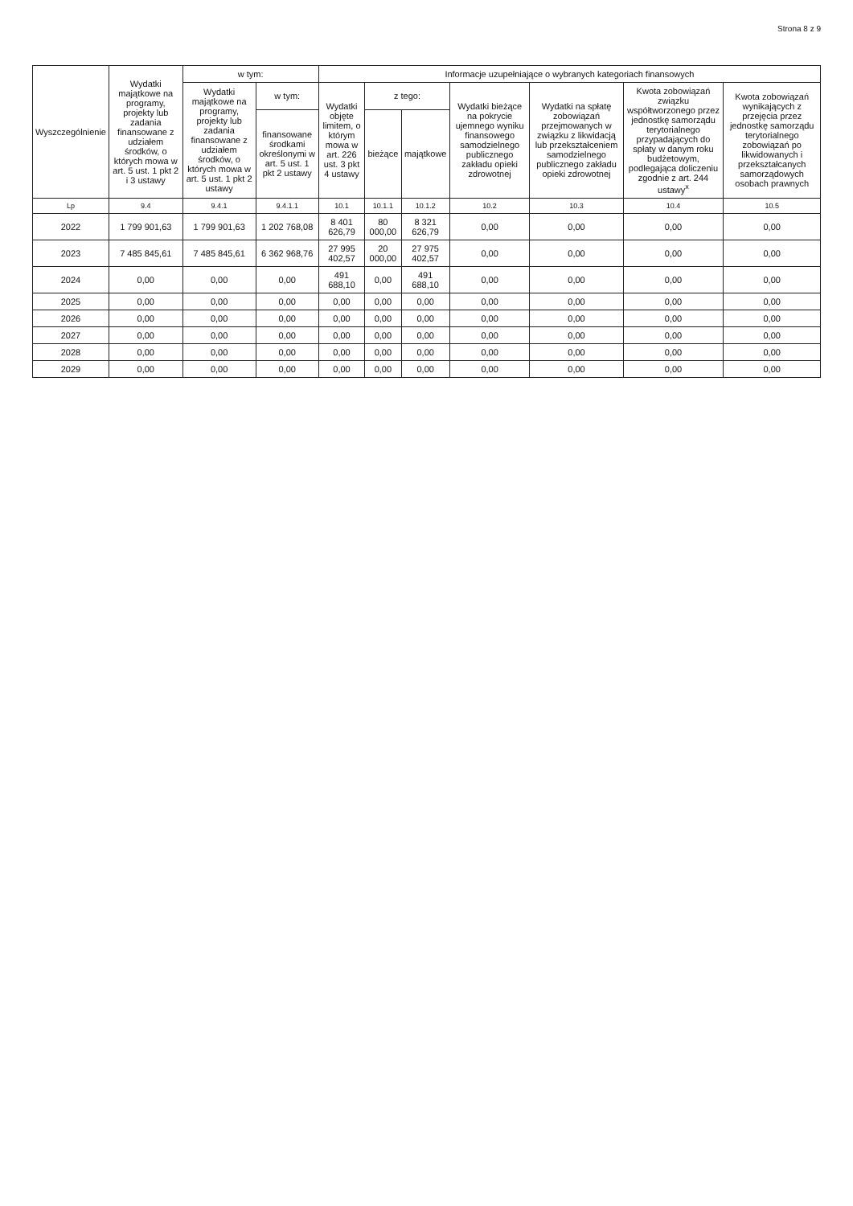Strona 8 z 9
| Wyszczególnienie | Wydatki majątkowe na programy, projekty lub zadania finansowane z udziałem środków, o których mowa w art. 5 ust. 1 pkt 2 i 3 ustawy | w tym: | | Informacje uzupełniające o wybranych kategoriach finansowych | | | | | | |
| --- | --- | --- | --- | --- | --- | --- | --- | --- | --- | --- |
| | | Wydatki majątkowe na programy, projekty lub zadania finansowane z udziałem środków, o których mowa w art. 5 ust. 1 pkt 2 ustawy | w tym: | Wydatki objęte limitem, o którym mowa w art. 226 ust. 3 pkt 4 ustawy | z tego: | | Wydatki bieżące na pokrycie ujemnego wyniku finansowego samodzielnego publicznego zakładu opieki zdrowotnej | Wydatki na spłatę zobowiązań przejmowanych w związku z likwidacją lub przekształceniem samodzielnego publicznego zakładu opieki zdrowotnej | Kwota zobowiązań związku współtworzonego przez jednostkę samorządu terytorialnego przypadających do spłaty w danym roku budżetowym, podlegająca doliczeniu zgodnie z art. 244 ustawy<sup>x</sup> | Kwota zobowiązań wynikających z przejęcia przez jednostkę samorządu terytorialnego zobowiązań po likwidowanych i przekształcanych samorządowych osobach prawnych |
| | | | finansowane środkami określonymi w art. 5 ust. 1 pkt 2 ustawy | | bieżące | majątkowe | | | | |
| Lp | 9.4 | 9.4.1 | 9.4.1.1 | 10.1 | 10.1.1 | 10.1.2 | 10.2 | 10.3 | 10.4 | 10.5 |
| 2022 | 1 799 901,63 | 1 799 901,63 | 1 202 768,08 | 8 401 626,79 | 80 000,00 | 8 321 626,79 | 0,00 | 0,00 | 0,00 | 0,00 |
| 2023 | 7 485 845,61 | 7 485 845,61 | 6 362 968,76 | 27 995 402,57 | 20 000,00 | 27 975 402,57 | 0,00 | 0,00 | 0,00 | 0,00 |
| 2024 | 0,00 | 0,00 | 0,00 | 491 688,10 | 0,00 | 491 688,10 | 0,00 | 0,00 | 0,00 | 0,00 |
| 2025 | 0,00 | 0,00 | 0,00 | 0,00 | 0,00 | 0,00 | 0,00 | 0,00 | 0,00 | 0,00 |
| 2026 | 0,00 | 0,00 | 0,00 | 0,00 | 0,00 | 0,00 | 0,00 | 0,00 | 0,00 | 0,00 |
| 2027 | 0,00 | 0,00 | 0,00 | 0,00 | 0,00 | 0,00 | 0,00 | 0,00 | 0,00 | 0,00 |
| 2028 | 0,00 | 0,00 | 0,00 | 0,00 | 0,00 | 0,00 | 0,00 | 0,00 | 0,00 | 0,00 |
| 2029 | 0,00 | 0,00 | 0,00 | 0,00 | 0,00 | 0,00 | 0,00 | 0,00 | 0,00 | 0,00 |